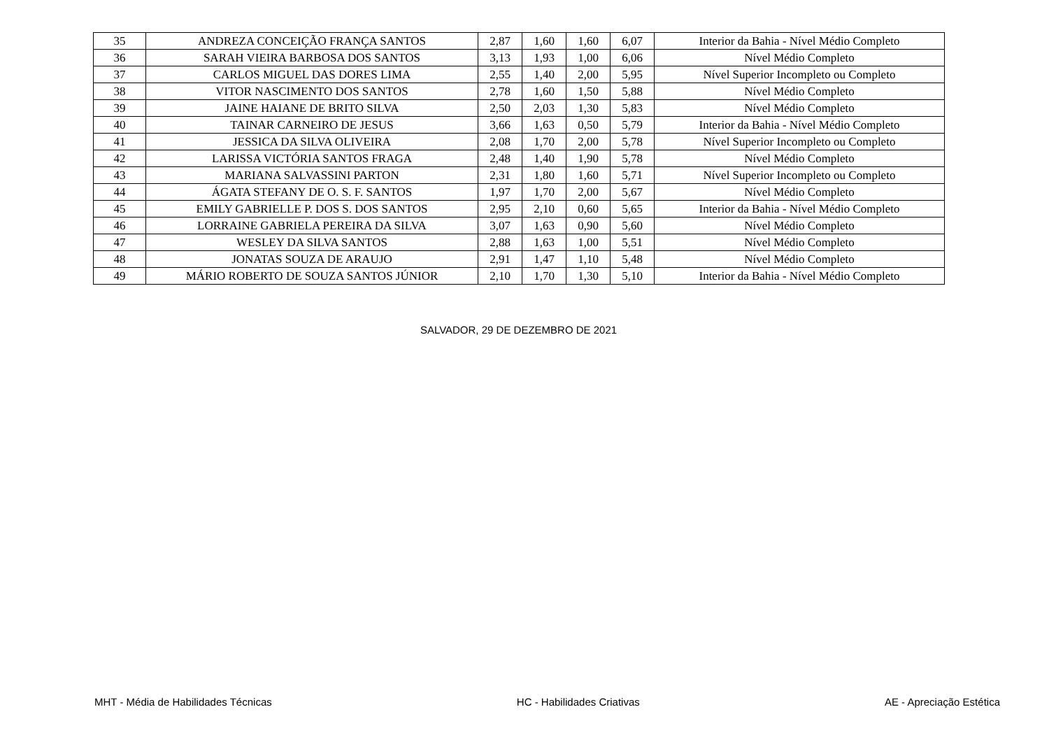| 35 | ANDREZA CONCEIÇÃO FRANÇA SANTOS | 2,87 | 1,60 | 1,60 | 6,07 | Interior da Bahia - Nível Médio Completo |
| 36 | SARAH VIEIRA BARBOSA DOS SANTOS | 3,13 | 1,93 | 1,00 | 6,06 | Nível Médio Completo |
| 37 | CARLOS MIGUEL DAS DORES LIMA | 2,55 | 1,40 | 2,00 | 5,95 | Nível Superior Incompleto ou Completo |
| 38 | VITOR NASCIMENTO DOS SANTOS | 2,78 | 1,60 | 1,50 | 5,88 | Nível Médio Completo |
| 39 | JAINE HAIANE DE BRITO SILVA | 2,50 | 2,03 | 1,30 | 5,83 | Nível Médio Completo |
| 40 | TAINAR CARNEIRO DE JESUS | 3,66 | 1,63 | 0,50 | 5,79 | Interior da Bahia - Nível Médio Completo |
| 41 | JESSICA DA SILVA OLIVEIRA | 2,08 | 1,70 | 2,00 | 5,78 | Nível Superior Incompleto ou Completo |
| 42 | LARISSA VICTÓRIA SANTOS FRAGA | 2,48 | 1,40 | 1,90 | 5,78 | Nível Médio Completo |
| 43 | MARIANA SALVASSINI PARTON | 2,31 | 1,80 | 1,60 | 5,71 | Nível Superior Incompleto ou Completo |
| 44 | ÁGATA STEFANY DE O. S. F. SANTOS | 1,97 | 1,70 | 2,00 | 5,67 | Nível Médio Completo |
| 45 | EMILY GABRIELLE P. DOS S. DOS SANTOS | 2,95 | 2,10 | 0,60 | 5,65 | Interior da Bahia - Nível Médio Completo |
| 46 | LORRAINE GABRIELA PEREIRA DA SILVA | 3,07 | 1,63 | 0,90 | 5,60 | Nível Médio Completo |
| 47 | WESLEY DA SILVA SANTOS | 2,88 | 1,63 | 1,00 | 5,51 | Nível Médio Completo |
| 48 | JONATAS SOUZA DE ARAUJO | 2,91 | 1,47 | 1,10 | 5,48 | Nível Médio Completo |
| 49 | MÁRIO ROBERTO DE SOUZA SANTOS JÚNIOR | 2,10 | 1,70 | 1,30 | 5,10 | Interior da Bahia - Nível Médio Completo |
SALVADOR, 29 DE DEZEMBRO DE 2021
MHT - Média de Habilidades Técnicas HC - Habilidades Criativas AE - Apreciação Estética